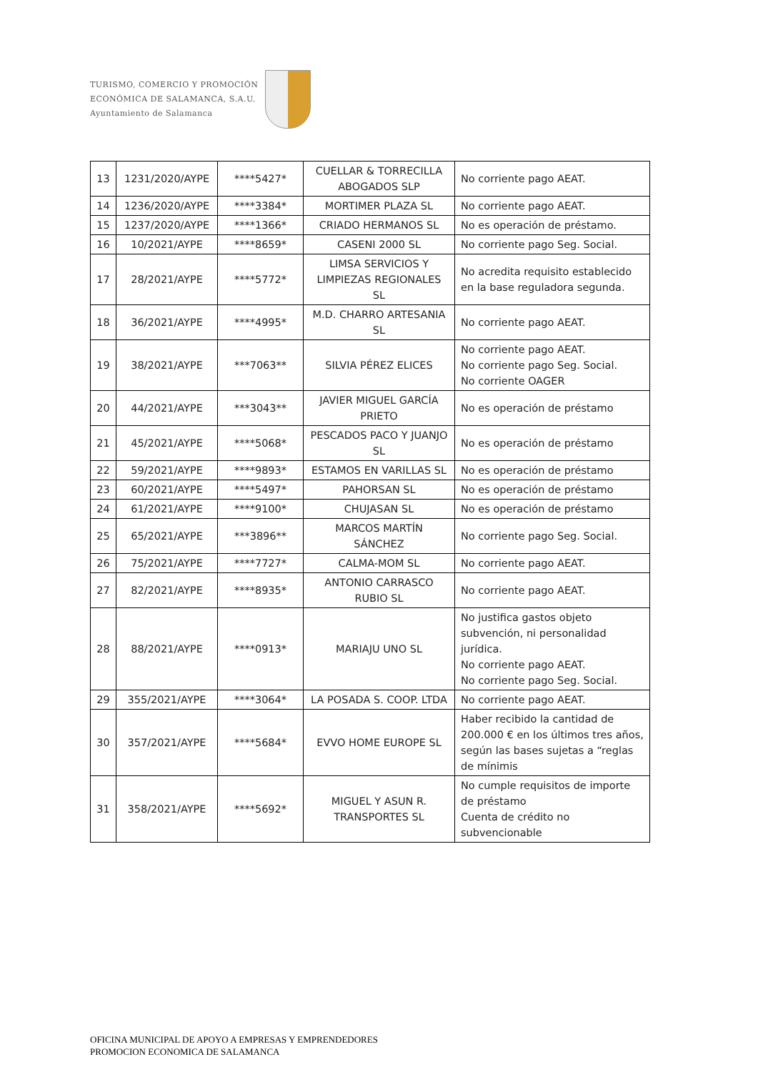TURISMO, COMERCIO Y PROMOCIÓN
ECONÓMICA DE SALAMANCA, S.A.U.
Ayuntamiento de Salamanca
| 13 | 1231/2020/AYPE | ****5427* | CUELLAR & TORRECILLA ABOGADOS SLP | No corriente pago AEAT. |
| 14 | 1236/2020/AYPE | ****3384* | MORTIMER PLAZA SL | No corriente pago AEAT. |
| 15 | 1237/2020/AYPE | ****1366* | CRIADO HERMANOS SL | No es operación de préstamo. |
| 16 | 10/2021/AYPE | ****8659* | CASENI 2000 SL | No corriente pago Seg. Social. |
| 17 | 28/2021/AYPE | ****5772* | LIMSA SERVICIOS Y LIMPIEZAS REGIONALES SL | No acredita requisito establecido en la base reguladora segunda. |
| 18 | 36/2021/AYPE | ****4995* | M.D. CHARRO ARTESANIA SL | No corriente pago AEAT. |
| 19 | 38/2021/AYPE | ***7063** | SILVIA PÉREZ ELICES | No corriente pago AEAT. No corriente pago Seg. Social. No corriente OAGER |
| 20 | 44/2021/AYPE | ***3043** | JAVIER MIGUEL GARCÍA PRIETO | No es operación de préstamo |
| 21 | 45/2021/AYPE | ****5068* | PESCADOS PACO Y JUANJO SL | No es operación de préstamo |
| 22 | 59/2021/AYPE | ****9893* | ESTAMOS EN VARILLAS SL | No es operación de préstamo |
| 23 | 60/2021/AYPE | ****5497* | PAHORSAN SL | No es operación de préstamo |
| 24 | 61/2021/AYPE | ****9100* | CHUJASAN SL | No es operación de préstamo |
| 25 | 65/2021/AYPE | ***3896** | MARCOS MARTÍN SÁNCHEZ | No corriente pago Seg. Social. |
| 26 | 75/2021/AYPE | ****7727* | CALMA-MOM SL | No corriente pago AEAT. |
| 27 | 82/2021/AYPE | ****8935* | ANTONIO CARRASCO RUBIO SL | No corriente pago AEAT. |
| 28 | 88/2021/AYPE | ****0913* | MARIAJU UNO SL | No justifica gastos objeto subvención, ni personalidad jurídica. No corriente pago AEAT. No corriente pago Seg. Social. |
| 29 | 355/2021/AYPE | ****3064* | LA POSADA S. COOP. LTDA | No corriente pago AEAT. |
| 30 | 357/2021/AYPE | ****5684* | EVVO HOME EUROPE SL | Haber recibido la cantidad de 200.000 € en los últimos tres años, según las bases sujetas a “reglas de mínimis |
| 31 | 358/2021/AYPE | ****5692* | MIGUEL Y ASUN R. TRANSPORTES SL | No cumple requisitos de importe de préstamo Cuenta de crédito no subvencionable |
OFICINA MUNICIPAL DE APOYO A EMPRESAS Y EMPRENDEDORES
PROMOCION ECONOMICA DE SALAMANCA